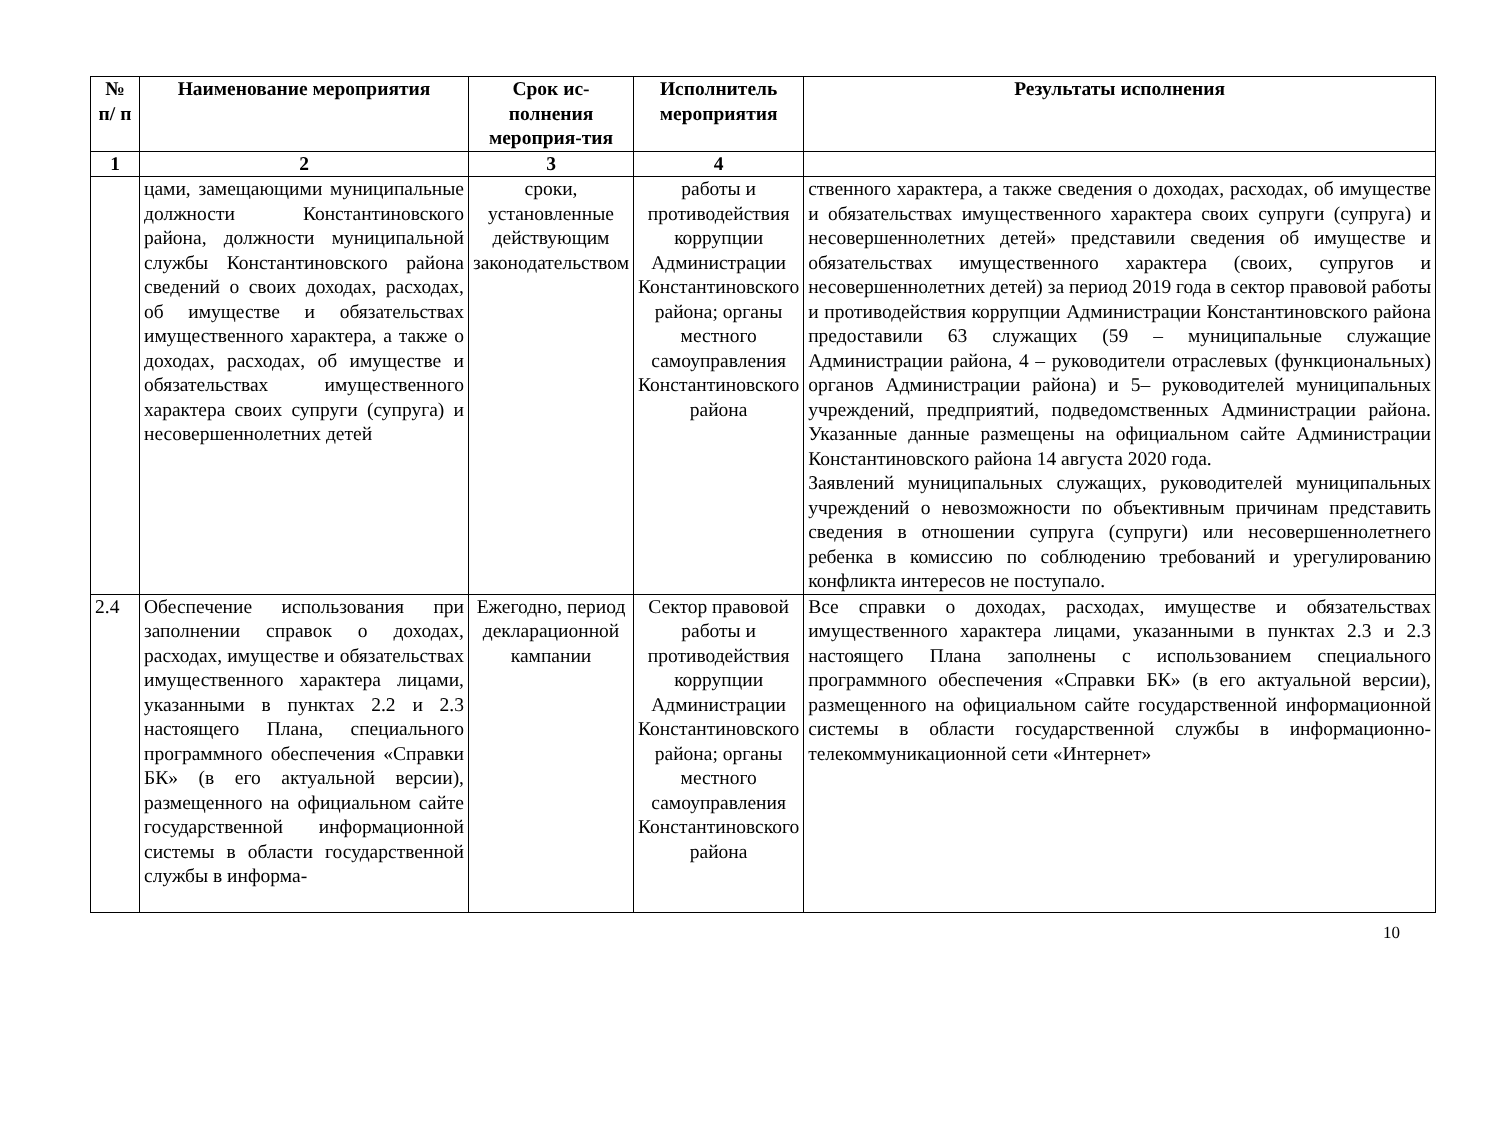| № п/ п | Наименование мероприятия | Срок ис-полнения мероприя-тия | Исполнитель мероприятия | Результаты исполнения |
| --- | --- | --- | --- | --- |
| 1 | 2 | 3 | 4 | |
| | цами, замещающими муниципальные должности Константиновского района, должности муниципальной службы Константиновского района сведений о своих доходах, расходах, об имуществе и обязательствах имущественного характера, а также о доходах, расходах, об имуществе и обязательствах имущественного характера своих супруги (супруга) и несовершеннолетних детей | сроки, установленные действующим законодательством | работы и противодействия коррупции Администрации Константиновского района; органы местного самоуправления Константиновского района | ственного характера, а также сведения о доходах, расходах, об имуществе и обязательствах имущественного характера своих супруги (супруга) и несовершеннолетних детей» представили сведения об имуществе и обязательствах имущественного характера (своих, супругов и несовершеннолетних детей) за период 2019 года в сектор правовой работы и противодействия коррупции Администрации Константиновского района предоставили 63 служащих (59 – муниципальные служащие Администрации района, 4 – руководители отраслевых (функциональных) органов Администрации района) и 5– руководителей муниципальных учреждений, предприятий, подведомственных Администрации района. Указанные данные размещены на официальном сайте Администрации Константиновского района 14 августа 2020 года. Заявлений муниципальных служащих, руководителей муниципальных учреждений о невозможности по объективным причинам представить сведения в отношении супруга (супруги) или несовершеннолетнего ребенка в комиссию по соблюдению требований и урегулированию конфликта интересов не поступало. |
| 2.4 | Обеспечение использования при заполнении справок о доходах, расходах, имуществе и обязательствах имущественного характера лицами, указанными в пунктах 2.2 и 2.3 настоящего Плана, специального программного обеспечения «Справки БК» (в его актуальной версии), размещенного на официальном сайте государственной информационной системы в области государственной службы в информа- | Ежегодно, период декларационной кампании | Сектор правовой работы и противодействия коррупции Администрации Константиновского района; органы местного самоуправления Константиновского района | Все справки о доходах, расходах, имуществе и обязательствах имущественного характера лицами, указанными в пунктах 2.3 и 2.3 настоящего Плана заполнены с использованием специального программного обеспечения «Справки БК» (в его актуальной версии), размещенного на официальном сайте государственной информационной системы в области государственной службы в информационно-телекоммуникационной сети «Интернет» |
10